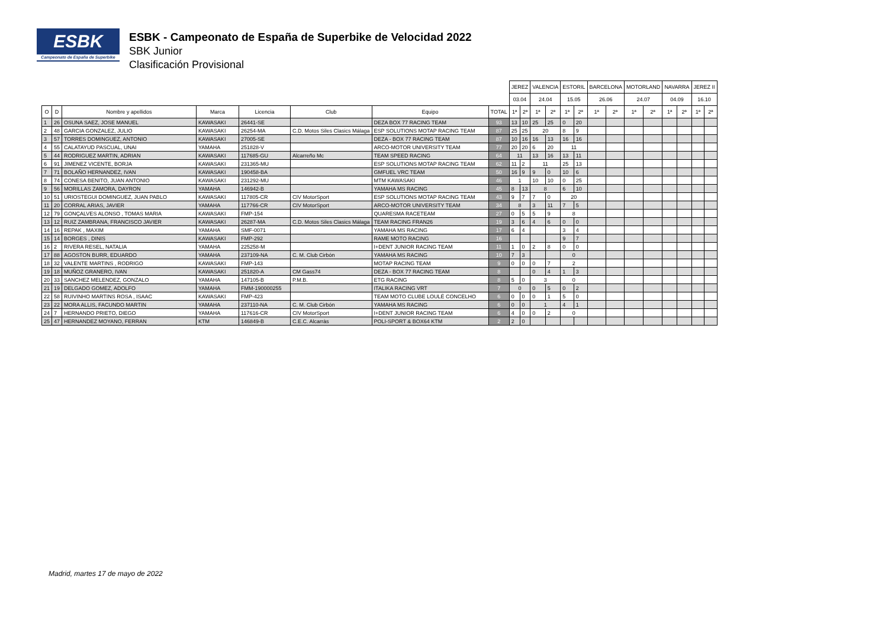ESBK
Campeonato de España de Superbike
ESBK - Campeonato de España de Superbike de Velocidad 2022
SBK Junior
Clasificación Provisional
| | | | | | | | | JEREZ | | VALENCIA | | ESTORIL | | BARCELONA | | MOTORLAND | | NAVARRA | | JEREZ II | |
| --- | --- | --- | --- | --- | --- | --- | --- | --- | --- | --- | --- | --- | --- | --- | --- | --- | --- | --- | --- | --- | --- |
| | | | | | | | | 03.04 | | 24.04 | | 15.05 | | 26.06 | | 24.07 | | 04.09 | | 16.10 | |
| O | D | Nombre y apellidos | Marca | Licencia | Club | Equipo | TOTAL | 1ª | 2ª | 1ª | 2ª | 1ª | 2ª | 1ª | 2ª | 1ª | 2ª | 1ª | 2ª | 1ª | 2ª |
| 1 | 26 | OSUNA SAEZ, JOSE MANUEL | KAWASAKI | 26441-SE | | DEZA BOX 77 RACING TEAM | 93 | 13 | 10 | 25 | 25 | 0 | 20 | | | | | | | | |
| 2 | 48 | GARCIA GONZALEZ, JULIO | KAWASAKI | 26254-MA | C.D. Motos Siles Clasics Málaga | ESP SOLUTIONS MOTAP RACING TEAM | 87 | 25 | 25 | 20 | | 8 | 9 | | | | | | | | |
| 3 | 57 | TORRES DOMINGUEZ, ANTONIO | KAWASAKI | 27005-SE | | DEZA - BOX 77 RACING TEAM | 87 | 10 | 16 | 16 | 13 | 16 | 16 | | | | | | | | |
| 4 | 55 | CALATAYUD PASCUAL, UNAI | YAMAHA | 251828-V | | ARCO-MOTOR UNIVERSITY TEAM | 77 | 20 | 20 | 6 | 20 | 11 | | | | | | | | | |
| 5 | 44 | RODRIGUEZ MARTIN, ADRIAN | KAWASAKI | 117685-GU | Alcarreño Mc | TEAM SPEED RACING | 64 | 11 | | 13 | 16 | 13 | 11 | | | | | | | | |
| 6 | 91 | JIMENEZ VICENTE, BORJA | KAWASAKI | 231365-MU | | ESP SOLUTIONS MOTAP RACING TEAM | 62 | 11 | 2 | 11 | | 25 | 13 | | | | | | | | |
| 7 | 71 | BOLAÑO HERNANDEZ, IVAN | KAWASAKI | 190458-BA | | GMFUEL VRC TEAM | 50 | 16 | 9 | 9 | 0 | 10 | 6 | | | | | | | | |
| 8 | 74 | CONESA BENITO, JUAN ANTONIO | KAWASAKI | 231292-MU | | MTM KAWASAKI | 46 | 1 | | 10 | 10 | 0 | 25 | | | | | | | | |
| 9 | 56 | MORILLAS ZAMORA, DAYRON | YAMAHA | 146942-B | | YAMAHA MS RACING | 45 | 8 | 13 | 8 | | 6 | 10 | | | | | | | | |
| 10 | 51 | URIOSTEGUI DOMINGUEZ, JUAN PABLO | KAWASAKI | 117805-CR | CIV MotorSport | ESP SOLUTIONS MOTAP RACING TEAM | 43 | 9 | 7 | 7 | 0 | 20 | | | | | | | | | |
| 11 | 20 | CORRAL ARIAS, JAVIER | YAMAHA | 117766-CR | CIV MotorSport | ARCO-MOTOR UNIVERSITY TEAM | 34 | 8 | | 3 | 11 | 7 | 5 | | | | | | | | |
| 12 | 79 | GONÇALVES ALONSO , TOMAS MARIA | KAWASAKI | FMP-154 | | QUARESMA RACETEAM | 27 | 0 | 5 | 5 | 9 | 8 | | | | | | | | | |
| 13 | 12 | RUIZ ZAMBRANA, FRANCISCO JAVIER | KAWASAKI | 26287-MA | C.D. Motos Siles Clasics Málaga | TEAM RACING FRAN26 | 19 | 3 | 6 | 4 | 6 | 0 | 0 | | | | | | | | |
| 14 | 16 | REPAK , MAXIM | YAMAHA | SMF-0071 | | YAMAHA MS RACING | 17 | 6 | 4 | | | 3 | 4 | | | | | | | | |
| 15 | 14 | BORGES , DINIS | KAWASAKI | FMP-292 | | RAME MOTO RACING | 16 | | | | | 9 | 7 | | | | | | | | |
| 16 | 2 | RIVERA RESEL, NATALIA | YAMAHA | 225258-M | | I+DENT JUNIOR RACING TEAM | 11 | 1 | 0 | 2 | 8 | 0 | 0 | | | | | | | | |
| 17 | 88 | AGOSTON BURR, EDUARDO | YAMAHA | 237109-NA | C. M. Club Cirbón | YAMAHA MS RACING | 10 | 7 | 3 | | | 0 | | | | | | | | | |
| 18 | 32 | VALENTE MARTINS , RODRIGO | KAWASAKI | FMP-143 | | MOTAP RACING TEAM | 9 | 0 | 0 | 0 | 7 | 2 | | | | | | | | | |
| 19 | 18 | MUÑOZ GRANERO, IVAN | KAWASAKI | 251820-A | CM Gass74 | DEZA - BOX 77 RACING TEAM | 8 | | | 0 | 4 | 1 | 3 | | | | | | | | |
| 20 | 33 | SANCHEZ MELENDEZ, GONZALO | YAMAHA | 147105-B | P.M.B. | ETG RACING | 8 | 5 | 0 | 3 | | 0 | | | | | | | | | |
| 21 | 19 | DELGADO GOMEZ, ADOLFO | YAMAHA | FMM-190000255 | | ITALIKA RACING VRT | 7 | 0 | | 0 | 5 | 0 | 2 | | | | | | | | |
| 22 | 58 | RUIVINHO MARTINS ROSA , ISAAC | KAWASAKI | FMP-423 | | TEAM MOTO CLUBE LOULÉ CONCELHO | 6 | 0 | 0 | 0 | 1 | 5 | 0 | | | | | | | | |
| 23 | 22 | MORA ALLIS, FACUNDO MARTIN | YAMAHA | 237110-NA | C. M. Club Cirbón | YAMAHA MS RACING | 6 | 0 | 0 | 1 | | 4 | 1 | | | | | | | | |
| 24 | 7 | HERNANDO PRIETO, DIEGO | YAMAHA | 117616-CR | CIV MotorSport | I+DENT JUNIOR RACING TEAM | 6 | 4 | 0 | 0 | 2 | 0 | | | | | | | | | |
| 25 | 47 | HERNANDEZ MOYANO, FERRAN | KTM | 146849-B | C.E.C. Alcarràs | POLI-SPORT & BOX64 KTM | 2 | 2 | 0 | | | | | | | | | | | | |
Madrid, martes 17 de mayo de 2022